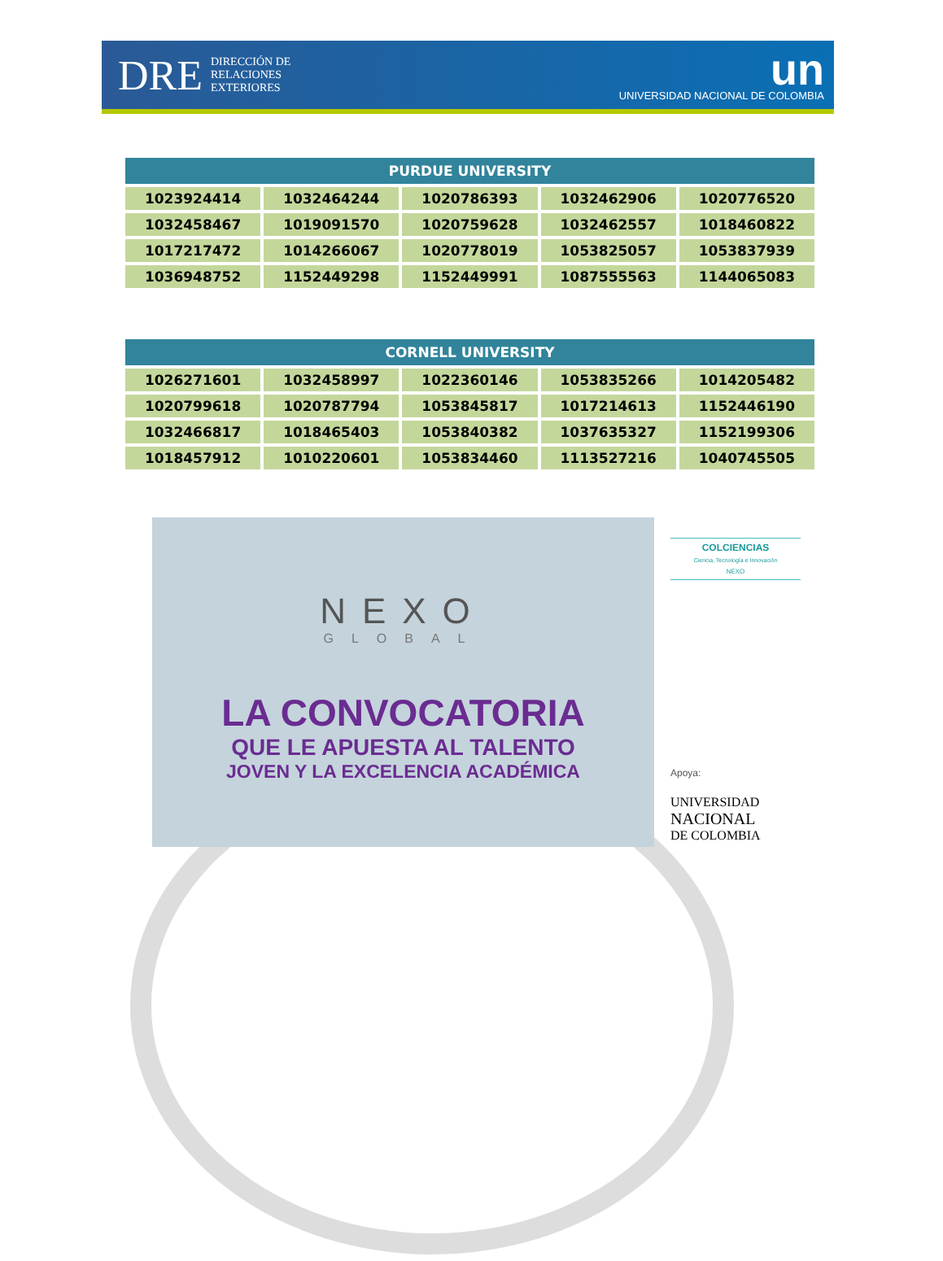DRE DIRECCIÓN DE
RELACIONES
EXTERIORES
un
UNIVERSIDAD NACIONAL DE COLOMBIA
| PURDUE UNIVERSITY | | | | |
| --- | --- | --- | --- | --- |
| 1023924414 | 1032464244 | 1020786393 | 1032462906 | 1020776520 |
| 1032458467 | 1019091570 | 1020759628 | 1032462557 | 1018460822 |
| 1017217472 | 1014266067 | 1020778019 | 1053825057 | 1053837939 |
| 1036948752 | 1152449298 | 1152449991 | 1087555563 | 1144065083 |
| CORNELL UNIVERSITY | | | | |
| --- | --- | --- | --- | --- |
| 1026271601 | 1032458997 | 1022360146 | 1053835266 | 1014205482 |
| 1020799618 | 1020787794 | 1053845817 | 1017214613 | 1152446190 |
| 1032466817 | 1018465403 | 1053840382 | 1037635327 | 1152199306 |
| 1018457912 | 1010220601 | 1053834460 | 1113527216 | 1040745505 |
NEXO
GLOBAL
LA CONVOCATORIA
QUE LE APUESTA AL TALENTO
JOVEN Y LA EXCELENCIA ACADÉMICA
COLCIENCIAS
Ciencia, Tecnología e Innovación
NEXO
Apoya:
UNIVERSIDAD
NACIONAL
DE COLOMBIA